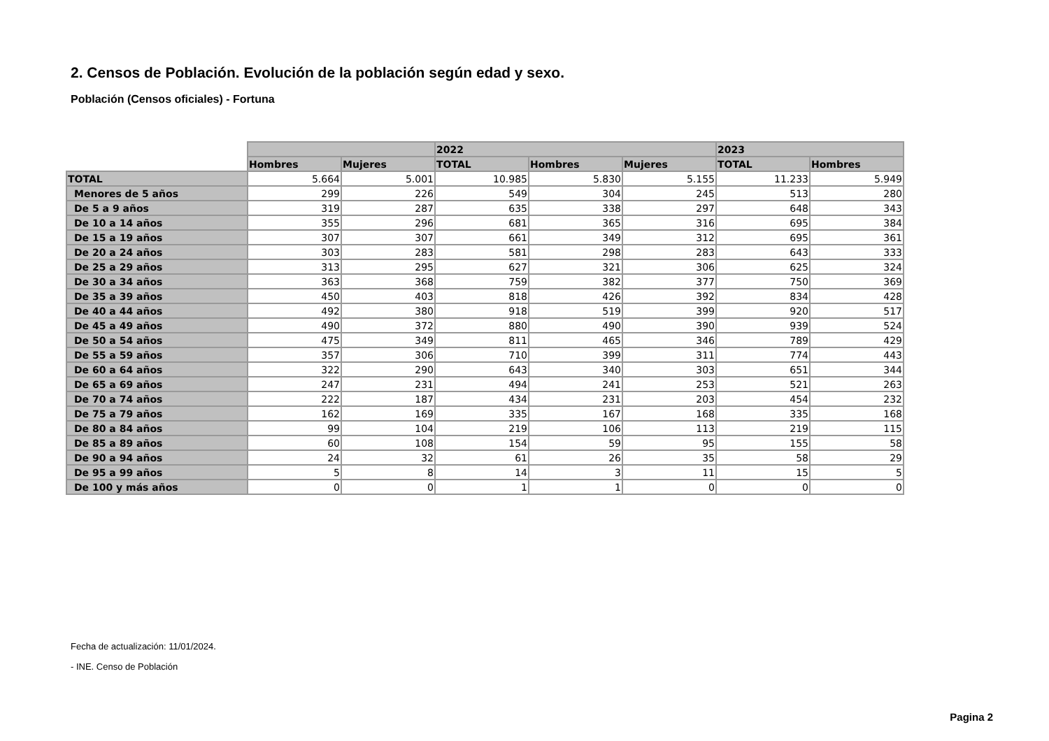2. Censos de Población. Evolución de la población según edad y sexo.
Población (Censos oficiales) - Fortuna
| | | | 2022 | | | 2023 | |
| --- | --- | --- | --- | --- | --- | --- | --- |
| | Hombres | Mujeres | TOTAL | Hombres | Mujeres | TOTAL | Hombres |
| TOTAL | 5.664 | 5.001 | 10.985 | 5.830 | 5.155 | 11.233 | 5.949 |
| Menores de 5 años | 299 | 226 | 549 | 304 | 245 | 513 | 280 |
| De 5 a 9 años | 319 | 287 | 635 | 338 | 297 | 648 | 343 |
| De 10 a 14 años | 355 | 296 | 681 | 365 | 316 | 695 | 384 |
| De 15 a 19 años | 307 | 307 | 661 | 349 | 312 | 695 | 361 |
| De 20 a 24 años | 303 | 283 | 581 | 298 | 283 | 643 | 333 |
| De 25 a 29 años | 313 | 295 | 627 | 321 | 306 | 625 | 324 |
| De 30 a 34 años | 363 | 368 | 759 | 382 | 377 | 750 | 369 |
| De 35 a 39 años | 450 | 403 | 818 | 426 | 392 | 834 | 428 |
| De 40 a 44 años | 492 | 380 | 918 | 519 | 399 | 920 | 517 |
| De 45 a 49 años | 490 | 372 | 880 | 490 | 390 | 939 | 524 |
| De 50 a 54 años | 475 | 349 | 811 | 465 | 346 | 789 | 429 |
| De 55 a 59 años | 357 | 306 | 710 | 399 | 311 | 774 | 443 |
| De 60 a 64 años | 322 | 290 | 643 | 340 | 303 | 651 | 344 |
| De 65 a 69 años | 247 | 231 | 494 | 241 | 253 | 521 | 263 |
| De 70 a 74 años | 222 | 187 | 434 | 231 | 203 | 454 | 232 |
| De 75 a 79 años | 162 | 169 | 335 | 167 | 168 | 335 | 168 |
| De 80 a 84 años | 99 | 104 | 219 | 106 | 113 | 219 | 115 |
| De 85 a 89 años | 60 | 108 | 154 | 59 | 95 | 155 | 58 |
| De 90 a 94 años | 24 | 32 | 61 | 26 | 35 | 58 | 29 |
| De 95 a 99 años | 5 | 8 | 14 | 3 | 11 | 15 | 5 |
| De 100 y más años | 0 | 0 | 1 | 1 | 0 | 0 | 0 |
Fecha de actualización: 11/01/2024.
- INE. Censo de Población
Pagina 2